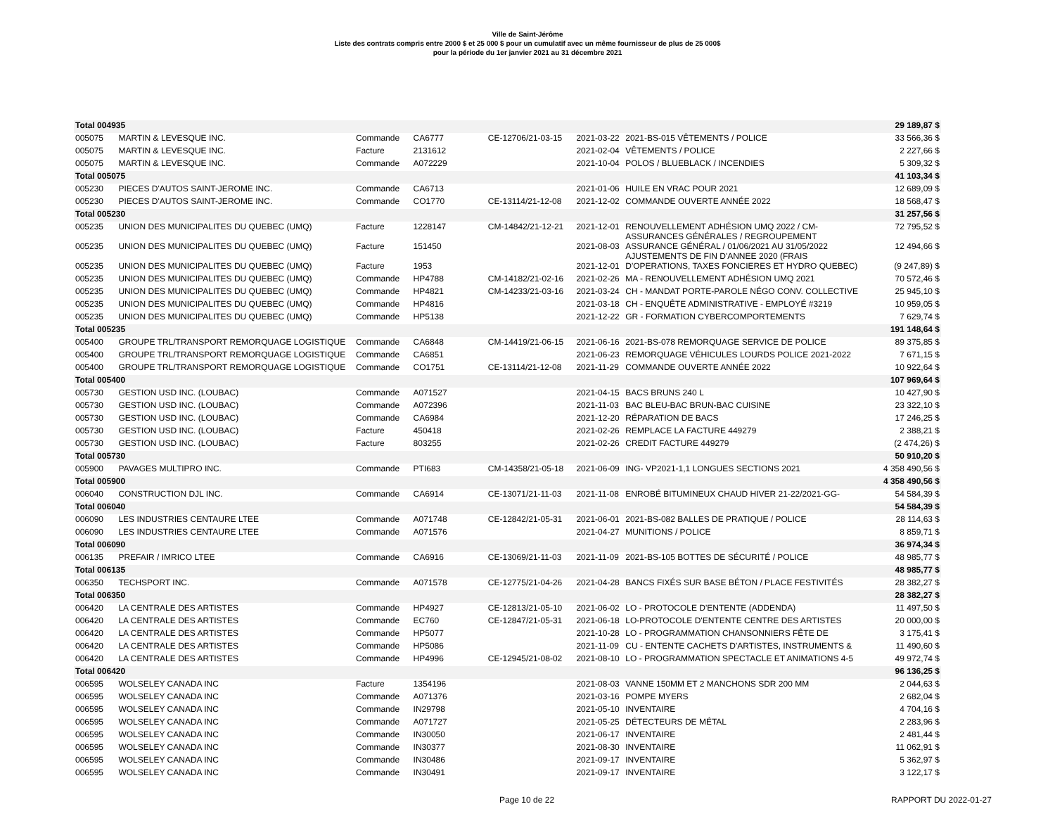Ville de Saint-Jérôme
Liste des contrats compris entre 2000 $ et 25 000 $ pour un cumulatif avec un même fournisseur de plus de 25 000$
pour la période du 1er janvier 2021 au 31 décembre 2021
| Total 004935 | | | | | | | 29 189,87 $ |
| 005075 | MARTIN & LEVESQUE INC. | Commande | CA6777 | CE-12706/21-03-15 | 2021-03-22 | 2021-BS-015 VÊTEMENTS / POLICE | 33 566,36 $ |
| 005075 | MARTIN & LEVESQUE INC. | Facture | 2131612 | | 2021-02-04 | VÊTEMENTS / POLICE | 2 227,66 $ |
| 005075 | MARTIN & LEVESQUE INC. | Commande | A072229 | | 2021-10-04 | POLOS / BLUEBLACK / INCENDIES | 5 309,32 $ |
| Total 005075 | | | | | | | 41 103,34 $ |
| 005230 | PIECES D'AUTOS SAINT-JEROME INC. | Commande | CA6713 | | 2021-01-06 | HUILE EN VRAC POUR 2021 | 12 689,09 $ |
| 005230 | PIECES D'AUTOS SAINT-JEROME INC. | Commande | CO1770 | CE-13114/21-12-08 | 2021-12-02 | COMMANDE OUVERTE ANNÉE 2022 | 18 568,47 $ |
| Total 005230 | | | | | | | 31 257,56 $ |
| 005235 | UNION DES MUNICIPALITES DU QUEBEC (UMQ) | Facture | 1228147 | CM-14842/21-12-21 | 2021-12-01 | RENOUVELLEMENT ADHÉSION UMQ 2022 / CM- ASSURANCES GÉNÉRALES / REGROUPEMENT | 72 795,52 $ |
| 005235 | UNION DES MUNICIPALITES DU QUEBEC (UMQ) | Facture | 151450 | | 2021-08-03 | ASSURANCE GÉNÉRAL / 01/06/2021 AU 31/05/2022 AJUSTEMENTS DE FIN D'ANNEE 2020 (FRAIS | 12 494,66 $ |
| 005235 | UNION DES MUNICIPALITES DU QUEBEC (UMQ) | Facture | 1953 | | 2021-12-01 | D'OPERATIONS, TAXES FONCIERES ET HYDRO QUEBEC) | (9 247,89) $ |
| 005235 | UNION DES MUNICIPALITES DU QUEBEC (UMQ) | Commande | HP4788 | CM-14182/21-02-16 | 2021-02-26 | MA - RENOUVELLEMENT ADHÉSION UMQ 2021 | 70 572,46 $ |
| 005235 | UNION DES MUNICIPALITES DU QUEBEC (UMQ) | Commande | HP4821 | CM-14233/21-03-16 | 2021-03-24 | CH - MANDAT PORTE-PAROLE NÉGO CONV. COLLECTIVE | 25 945,10 $ |
| 005235 | UNION DES MUNICIPALITES DU QUEBEC (UMQ) | Commande | HP4816 | | 2021-03-18 | CH - ENQUÊTE ADMINISTRATIVE - EMPLOYÉ #3219 | 10 959,05 $ |
| 005235 | UNION DES MUNICIPALITES DU QUEBEC (UMQ) | Commande | HP5138 | | 2021-12-22 | GR - FORMATION CYBERCOMPORTEMENTS | 7 629,74 $ |
| Total 005235 | | | | | | | 191 148,64 $ |
| 005400 | GROUPE TRL/TRANSPORT REMORQUAGE LOGISTIQUE | Commande | CA6848 | CM-14419/21-06-15 | 2021-06-16 | 2021-BS-078 REMORQUAGE SERVICE DE POLICE | 89 375,85 $ |
| 005400 | GROUPE TRL/TRANSPORT REMORQUAGE LOGISTIQUE | Commande | CA6851 | | 2021-06-23 | REMORQUAGE VÉHICULES LOURDS POLICE 2021-2022 | 7 671,15 $ |
| 005400 | GROUPE TRL/TRANSPORT REMORQUAGE LOGISTIQUE | Commande | CO1751 | CE-13114/21-12-08 | 2021-11-29 | COMMANDE OUVERTE ANNÉE 2022 | 10 922,64 $ |
| Total 005400 | | | | | | | 107 969,64 $ |
| 005730 | GESTION USD INC. (LOUBAC) | Commande | A071527 | | 2021-04-15 | BACS BRUNS 240 L | 10 427,90 $ |
| 005730 | GESTION USD INC. (LOUBAC) | Commande | A072396 | | 2021-11-03 | BAC BLEU-BAC BRUN-BAC CUISINE | 23 322,10 $ |
| 005730 | GESTION USD INC. (LOUBAC) | Commande | CA6984 | | 2021-12-20 | RÉPARATION DE BACS | 17 246,25 $ |
| 005730 | GESTION USD INC. (LOUBAC) | Facture | 450418 | | 2021-02-26 | REMPLACE LA FACTURE 449279 | 2 388,21 $ |
| 005730 | GESTION USD INC. (LOUBAC) | Facture | 803255 | | 2021-02-26 | CREDIT FACTURE 449279 | (2 474,26) $ |
| Total 005730 | | | | | | | 50 910,20 $ |
| 005900 | PAVAGES MULTIPRO INC. | Commande | PTI683 | CM-14358/21-05-18 | 2021-06-09 | ING- VP2021-1,1 LONGUES SECTIONS 2021 | 4 358 490,56 $ |
| Total 005900 | | | | | | | 4 358 490,56 $ |
| 006040 | CONSTRUCTION DJL INC. | Commande | CA6914 | CE-13071/21-11-03 | 2021-11-08 | ENROBÉ BITUMINEUX CHAUD HIVER 21-22/2021-GG- | 54 584,39 $ |
| Total 006040 | | | | | | | 54 584,39 $ |
| 006090 | LES INDUSTRIES CENTAURE LTEE | Commande | A071748 | CE-12842/21-05-31 | 2021-06-01 | 2021-BS-082 BALLES DE PRATIQUE / POLICE | 28 114,63 $ |
| 006090 | LES INDUSTRIES CENTAURE LTEE | Commande | A071576 | | 2021-04-27 | MUNITIONS / POLICE | 8 859,71 $ |
| Total 006090 | | | | | | | 36 974,34 $ |
| 006135 | PREFAIR / IMRICO LTEE | Commande | CA6916 | CE-13069/21-11-03 | 2021-11-09 | 2021-BS-105 BOTTES DE SÉCURITÉ / POLICE | 48 985,77 $ |
| Total 006135 | | | | | | | 48 985,77 $ |
| 006350 | TECHSPORT INC. | Commande | A071578 | CE-12775/21-04-26 | 2021-04-28 | BANCS FIXÉS SUR BASE BÉTON / PLACE FESTIVITÉS | 28 382,27 $ |
| Total 006350 | | | | | | | 28 382,27 $ |
| 006420 | LA CENTRALE DES ARTISTES | Commande | HP4927 | CE-12813/21-05-10 | 2021-06-02 | LO - PROTOCOLE D'ENTENTE (ADDENDA) | 11 497,50 $ |
| 006420 | LA CENTRALE DES ARTISTES | Commande | EC760 | CE-12847/21-05-31 | 2021-06-18 | LO-PROTOCOLE D'ENTENTE CENTRE DES ARTISTES | 20 000,00 $ |
| 006420 | LA CENTRALE DES ARTISTES | Commande | HP5077 | | 2021-10-28 | LO - PROGRAMMATION CHANSONNIERS FÊTE DE | 3 175,41 $ |
| 006420 | LA CENTRALE DES ARTISTES | Commande | HP5086 | | 2021-11-09 | CU - ENTENTE CACHETS D'ARTISTES, INSTRUMENTS & | 11 490,60 $ |
| 006420 | LA CENTRALE DES ARTISTES | Commande | HP4996 | CE-12945/21-08-02 | 2021-08-10 | LO - PROGRAMMATION SPECTACLE ET ANIMATIONS 4-5 | 49 972,74 $ |
| Total 006420 | | | | | | | 96 136,25 $ |
| 006595 | WOLSELEY CANADA INC | Facture | 1354196 | | 2021-08-03 | VANNE 150MM ET 2 MANCHONS SDR 200 MM | 2 044,63 $ |
| 006595 | WOLSELEY CANADA INC | Commande | A071376 | | 2021-03-16 | POMPE MYERS | 2 682,04 $ |
| 006595 | WOLSELEY CANADA INC | Commande | IN29798 | | 2021-05-10 | INVENTAIRE | 4 704,16 $ |
| 006595 | WOLSELEY CANADA INC | Commande | A071727 | | 2021-05-25 | DÉTECTEURS DE MÉTAL | 2 283,96 $ |
| 006595 | WOLSELEY CANADA INC | Commande | IN30050 | | 2021-06-17 | INVENTAIRE | 2 481,44 $ |
| 006595 | WOLSELEY CANADA INC | Commande | IN30377 | | 2021-08-30 | INVENTAIRE | 11 062,91 $ |
| 006595 | WOLSELEY CANADA INC | Commande | IN30486 | | 2021-09-17 | INVENTAIRE | 5 362,97 $ |
| 006595 | WOLSELEY CANADA INC | Commande | IN30491 | | 2021-09-17 | INVENTAIRE | 3 122,17 $ |
Page 10 de 22 RAPPORT DU 2022-01-27